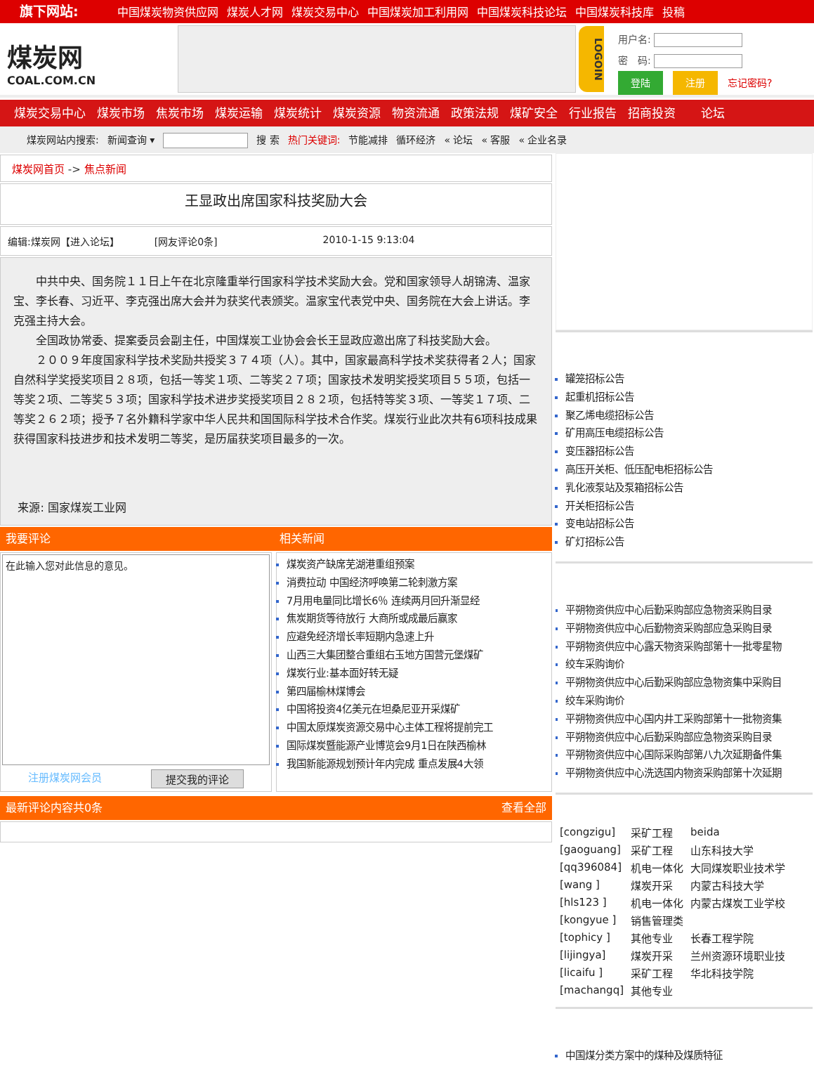旗下网站: 中国煤炭物资供应网 煤炭人才网 煤炭交易中心 中国煤炭加工利用网 中国煤炭科技论坛 中国煤炭科技库 投稿
煤炭网
COAL.COM.CN
LOGOIN
用户名:
密　码:
登陆 注册 忘记密码?
煤炭交易中心 煤炭市场 焦炭市场 煤炭运输 煤炭统计 煤炭资源 物资流通 政策法规 煤矿安全 行业报告 招商投资 论坛
煤炭网站内搜索: 新闻查询 ▾ 搜 索 热门关键词: 节能减排 循环经济 « 论坛 « 客服 « 企业名录
煤炭网首页 -> 焦点新闻
王显政出席国家科技奖励大会
编辑:煤炭网【进入论坛】 [网友评论0条] 2010-1-15 9:13:04
中共中央、国务院１１日上午在北京隆重举行国家科学技术奖励大会。党和国家领导人胡锦涛、温家宝、李长春、习近平、李克强出席大会并为获奖代表颁奖。温家宝代表党中央、国务院在大会上讲话。李克强主持大会。
全国政协常委、提案委员会副主任，中国煤炭工业协会会长王显政应邀出席了科技奖励大会。
２００９年度国家科学技术奖励共授奖３７４项（人）。其中，国家最高科学技术奖获得者２人；国家自然科学奖授奖项目２８项，包括一等奖１项、二等奖２７项；国家技术发明奖授奖项目５５项，包括一等奖２项、二等奖５３项；国家科学技术进步奖授奖项目２８２项，包括特等奖３项、一等奖１７项、二等奖２６２项；授予７名外籍科学家中华人民共和国国际科学技术合作奖。煤炭行业此次共有6项科技成果获得国家科技进步和技术发明二等奖，是历届获奖项目最多的一次。
来源: 国家煤炭工业网
我要评论 相关新闻
在此输入您对此信息的意见。
注册煤炭网会员 提交我的评论
煤炭资产缺席芜湖港重组预案
消费拉动 中国经济呼唤第二轮刺激方案
7月用电量同比增长6％ 连续两月回升渐显经
焦炭期货等待放行 大商所或成最后赢家
应避免经济增长率短期内急速上升
山西三大集团整合重组右玉地方国营元堡煤矿
煤炭行业:基本面好转无疑
第四届榆林煤博会
中国将投资4亿美元在坦桑尼亚开采煤矿
中国太原煤炭资源交易中心主体工程将提前完工
国际煤炭暨能源产业博览会9月1日在陕西榆林
我国新能源规划预计年内完成 重点发展4大领
最新评论内容共0条 查看全部
罐笼招标公告
起重机招标公告
聚乙烯电缆招标公告
矿用高压电缆招标公告
变压器招标公告
高压开关柜、低压配电柜招标公告
乳化液泵站及泵箱招标公告
开关柜招标公告
变电站招标公告
矿灯招标公告
平朔物资供应中心后勤采购部应急物资采购目录
平朔物资供应中心后勤物资采购部应急采购目录
平朔物资供应中心露天物资采购部第十一批零星物
绞车采购询价
平朔物资供应中心后勤采购部应急物资集中采购目
绞车采购询价
平朔物资供应中心国内井工采购部第十一批物资集
平朔物资供应中心后勤采购部应急物资采购目录
平朔物资供应中心国际采购部第八九次延期备件集
平朔物资供应中心洗选国内物资采购部第十次延期
| [congzigu] | 采矿工程 | beida |
| [gaoguang] | 采矿工程 | 山东科技大学 |
| [qq396084] | 机电一体化 | 大同煤炭职业技术学 |
| [wang ] | 煤炭开采 | 内蒙古科技大学 |
| [hls123 ] | 机电一体化 | 内蒙古煤炭工业学校 |
| [kongyue ] | 销售管理类 | |
| [tophicy ] | 其他专业 | 长春工程学院 |
| [lijingya] | 煤炭开采 | 兰州资源环境职业技 |
| [licaifu ] | 采矿工程 | 华北科技学院 |
| [machangq] | 其他专业 | |
中国煤分类方案中的煤种及煤质特征